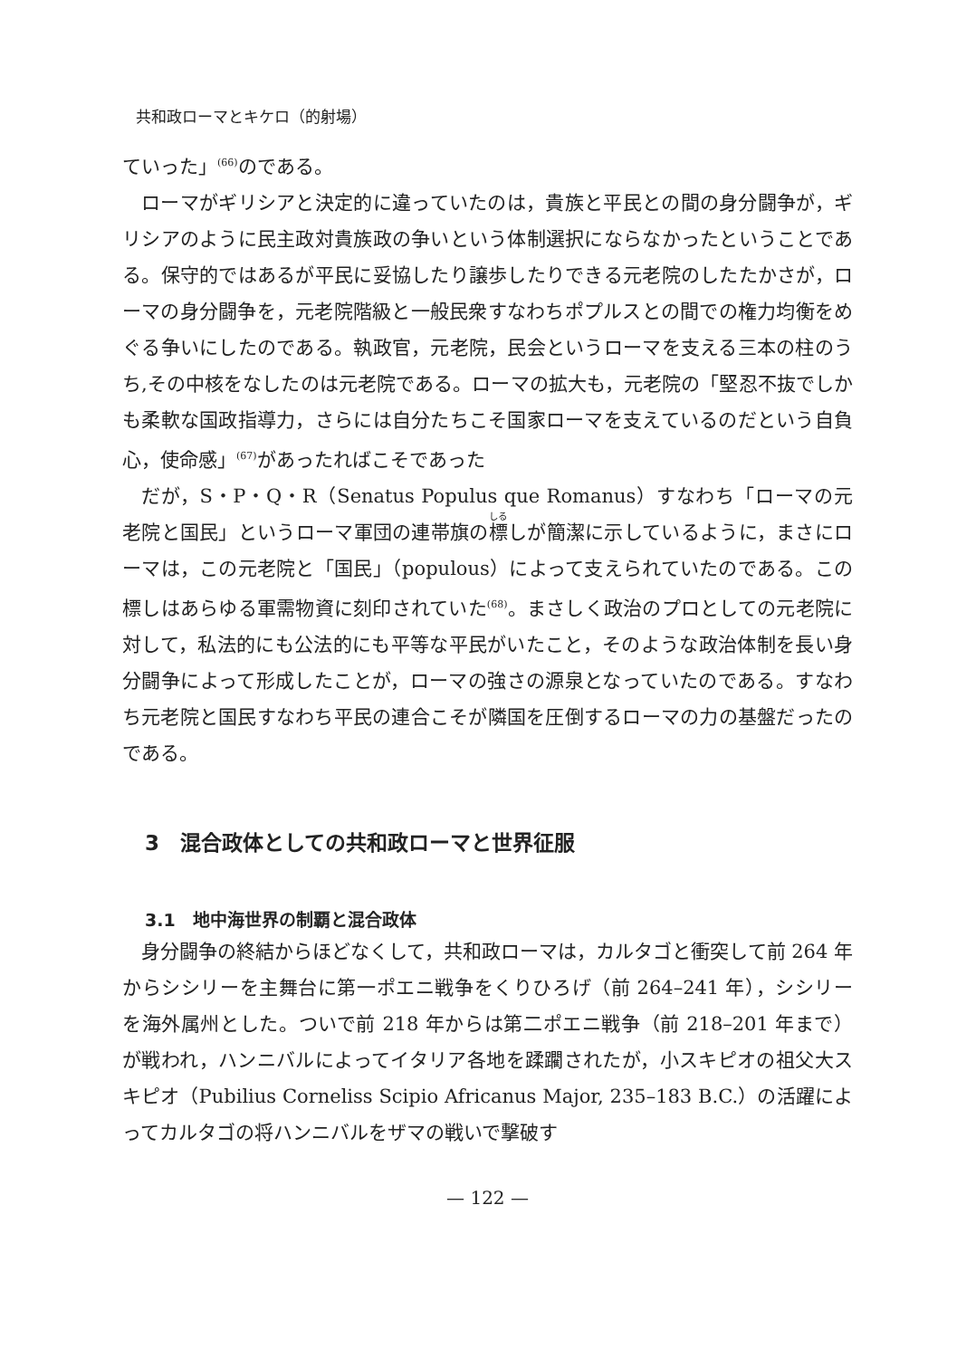共和政ローマとキケロ（的射場）
ていった」<sup>(66)</sup>のである。
ローマがギリシアと決定的に違っていたのは，貴族と平民との間の身分闘争が，ギリシアのように民主政対貴族政の争いという体制選択にならなかったということである。保守的ではあるが平民に妥協したり譲歩したりできる元老院のしたたかさが，ローマの身分闘争を，元老院階級と一般民衆すなわちポプルスとの間での権力均衡をめぐる争いにしたのである。執政官，元老院，民会というローマを支える三本の柱のうち,その中核をなしたのは元老院である。ローマの拡大も，元老院の「堅忍不抜でしかも柔軟な国政指導力，さらには自分たちこそ国家ローマを支えているのだという自負心，使命感」<sup>(67)</sup>があったればこそであった
だが，S・P・Q・R（Senatus Populus que Romanus）すなわち「ローマの元老院と国民」というローマ軍団の連帯旗の標しが簡潔に示しているように，まさにローマは，この元老院と「国民」（populous）によって支えられていたのである。この標しはあらゆる軍需物資に刻印されていた<sup>(68)</sup>。まさしく政治のプロとしての元老院に対して，私法的にも公法的にも平等な平民がいたこと，そのような政治体制を長い身分闘争によって形成したことが，ローマの強さの源泉となっていたのである。すなわち元老院と国民すなわち平民の連合こそが隣国を圧倒するローマの力の基盤だったのである。
3　混合政体としての共和政ローマと世界征服
3.1　地中海世界の制覇と混合政体
身分闘争の終結からほどなくして，共和政ローマは，カルタゴと衝突して前 264 年からシシリーを主舞台に第一ポエニ戦争をくりひろげ（前 264–241 年），シシリーを海外属州とした。ついで前 218 年からは第二ポエニ戦争（前 218–201 年まで）が戦われ，ハンニバルによってイタリア各地を蹂躙されたが，小スキピオの祖父大スキピオ（Pubilius Corneliss Scipio Africanus Major, 235–183 B.C.）の活躍によってカルタゴの将ハンニバルをザマの戦いで撃破す
— 122 —